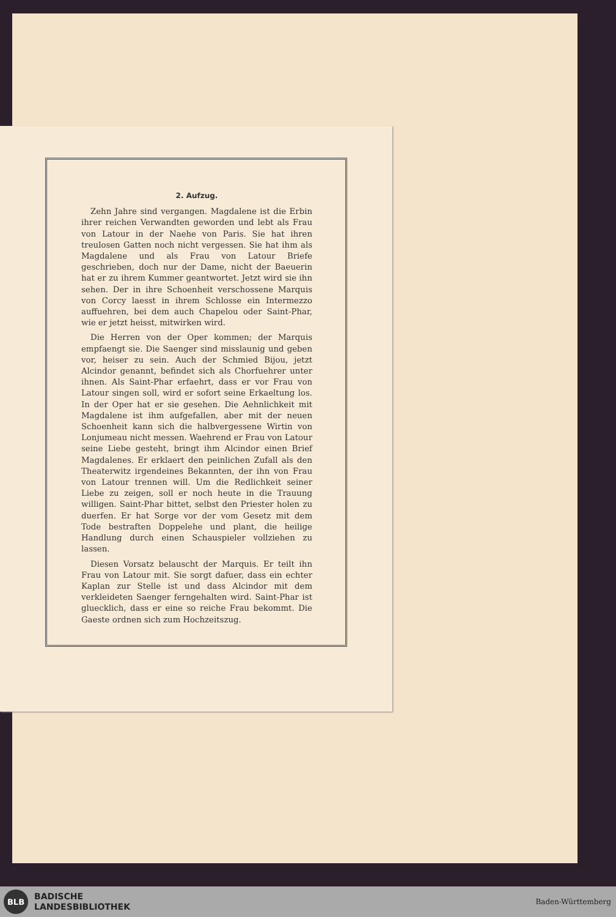2. Aufzug.
Zehn Jahre sind vergangen. Magdalene ist die Erbin ihrer reichen Verwandten geworden und lebt als Frau von Latour in der Naehe von Paris. Sie hat ihren treulosen Gatten noch nicht vergessen. Sie hat ihm als Magdalene und als Frau von Latour Briefe geschrieben, doch nur der Dame, nicht der Baeuerin hat er zu ihrem Kummer geantwortet. Jetzt wird sie ihn sehen. Der in ihre Schoenheit verschossene Marquis von Corcy laesst in ihrem Schlosse ein Intermezzo auffuehren, bei dem auch Chapelou oder Saint-Phar, wie er jetzt heisst, mitwirken wird.
Die Herren von der Oper kommen; der Marquis empfaengt sie. Die Saenger sind misslaunig und geben vor, heiser zu sein. Auch der Schmied Bijou, jetzt Alcindor genannt, befindet sich als Chorfuehrer unter ihnen. Als Saint-Phar erfaehrt, dass er vor Frau von Latour singen soll, wird er sofort seine Erkaeltung los. In der Oper hat er sie gesehen. Die Aehnlichkeit mit Magdalene ist ihm aufgefallen, aber mit der neuen Schoenheit kann sich die halbvergessene Wirtin von Lonjumeau nicht messen. Waehrend er Frau von Latour seine Liebe gesteht, bringt ihm Alcindor einen Brief Magdalenes. Er erklaert den peinlichen Zufall als den Theaterwitz irgendeines Bekannten, der ihn von Frau von Latour trennen will. Um die Redlichkeit seiner Liebe zu zeigen, soll er noch heute in die Trauung willigen. Saint-Phar bittet, selbst den Priester holen zu duerfen. Er hat Sorge vor der vom Gesetz mit dem Tode bestraften Doppelehe und plant, die heilige Handlung durch einen Schauspieler vollziehen zu lassen.
Diesen Vorsatz belauscht der Marquis. Er teilt ihn Frau von Latour mit. Sie sorgt dafuer, dass ein echter Kaplan zur Stelle ist und dass Alcindor mit dem verkleideten Saenger ferngehalten wird. Saint-Phar ist gluecklich, dass er eine so reiche Frau bekommt. Die Gaeste ordnen sich zum Hochzeitszug.
BLB
BADISCHE
LANDESBIBLIOTHEK
Baden-Württemberg